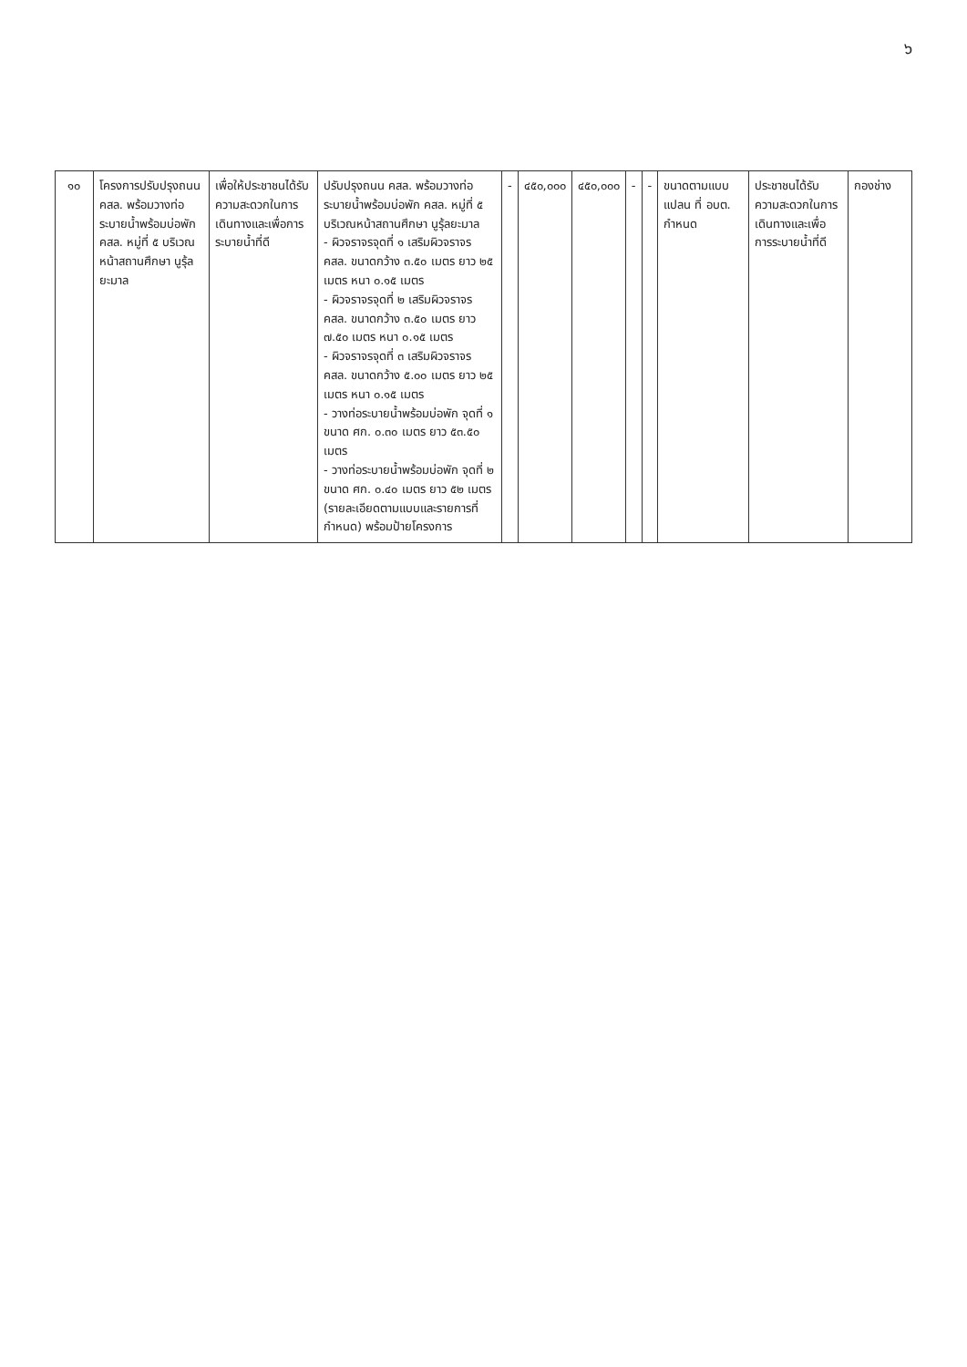๖
| ๑๐ | โครงการปรับปรุงถนน คสล. พร้อมวางท่อระบายน้ำพร้อมบ่อพัก คสล. หมู่ที่ ๕ บริเวณหน้าสถานศึกษา นูรุ้ลยะมาล | เพื่อให้ประชาชนได้รับความสะดวกในการเดินทางและเพื่อการระบายน้ำที่ดี | ปรับปรุงถนน คสล. พร้อมวางท่อระบายน้ำพร้อมบ่อพัก คสล. หมู่ที่ ๕ บริเวณหน้าสถานศึกษา นูรุ้ลยะมาล - ผิวจราจรจุดที่ ๑ เสริมผิวจราจร คสล. ขนาดกว้าง ๓.๕๐ เมตร ยาว ๒๕ เมตร หนา ๐.๑๕ เมตร - ผิวจราจรจุดที่ ๒ เสริมผิวจราจร คสล. ขนาดกว้าง ๓.๕๐ เมตร ยาว ๗.๕๐ เมตร หนา ๐.๑๕ เมตร - ผิวจราจรจุดที่ ๓ เสริมผิวจราจร คสล. ขนาดกว้าง ๕.๐๐ เมตร ยาว ๒๕ เมตร หนา ๐.๑๕ เมตร - วางท่อระบายน้ำพร้อมบ่อพัก จุดที่ ๑ ขนาด ศก. ๐.๓๐ เมตร ยาว ๕๓.๕๐ เมตร - วางท่อระบายน้ำพร้อมบ่อพัก จุดที่ ๒ ขนาด ศก. ๐.๔๐ เมตร ยาว ๕๒ เมตร (รายละเอียดตามแบบและรายการที่กำหนด) พร้อมป้ายโครงการ | - | ๔๕๐,๐๐๐ | ๔๕๐,๐๐๐ | - | - | ขนาดตามแบบแปลน ที่ อบต. กำหนด | ประชาชนได้รับความสะดวกในการเดินทางและเพื่อการระบายน้ำที่ดี | กองช่าง |